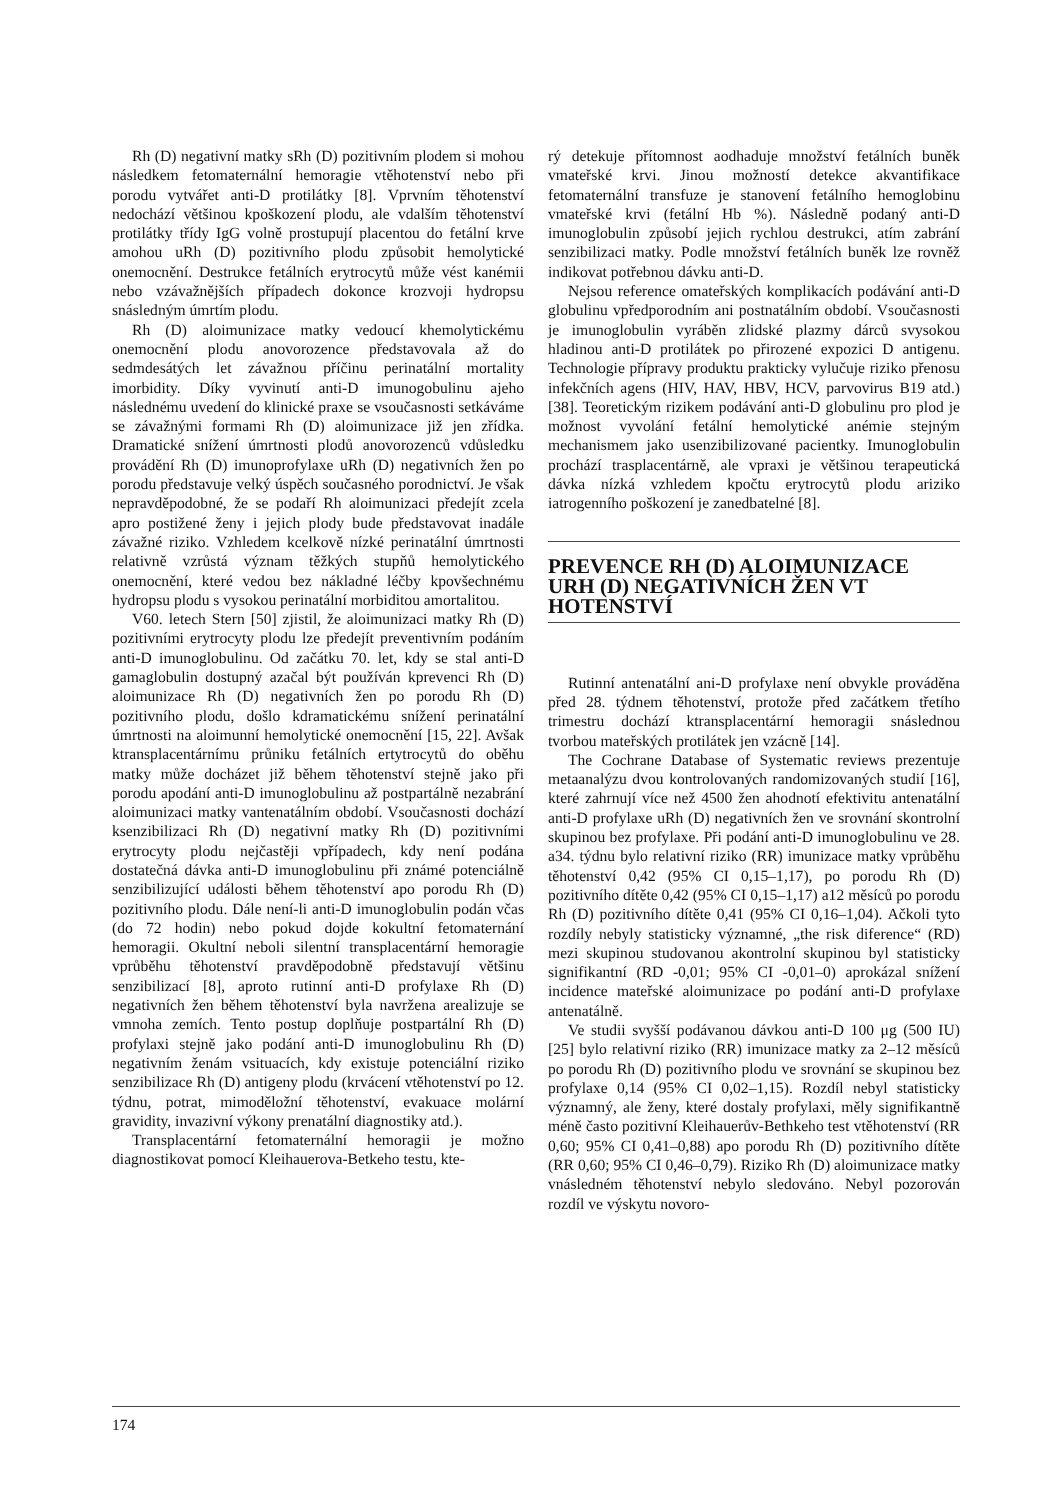Rh (D) negativní matky sRh (D) pozitivním plodem si mohou následkem fetomaternální hemoragie vtěhotenství nebo při porodu vytvářet anti-D protilátky [8]. Vprvním těhotenství nedochází většinou kpoškození plodu, ale vdalším těhotenství protilátky třídy IgG volně prostupují placentou do fetální krve amohou uRh (D) pozitivního plodu způsobit hemolytické onemocnění. Destrukce fetálních erytrocytů může vést kanémii nebo vzávažnějších případech dokonce krozvoji hydropsu snásledným úmrtím plodu.
Rh (D) aloimunizace matky vedoucí khemolytickému onemocnění plodu anovorozence představovala až do sedmdesátých let závažnou příčinu perinatální mortality imorbidity. Díky vyvinutí anti-D imunogobulinu ajeho následnému uvedení do klinické praxe se vsoučasnosti setkáváme se závažnými formami Rh (D) aloimunizace již jen zřídka. Dramatické snížení úmrtnosti plodů anovorozenců vdůsledku provádění Rh (D) imunoprofylaxe uRh (D) negativních žen po porodu představuje velký úspěch současného porodnictví. Je však nepravděpodobné, že se podaří Rh aloimunizaci předejít zcela apro postižené ženy i jejich plody bude představovat inadále závažné riziko. Vzhledem kcelkově nízké perinatální úmrtnosti relativně vzrůstá význam těžkých stupňů hemolytického onemocnění, které vedou bez nákladné léčby kpovšechnému hydropsu plodu s vysokou perinatální morbiditou amortalitou.
V60. letech Stern [50] zjistil, že aloimunizaci matky Rh (D) pozitivními erytrocyty plodu lze předejít preventivním podáním anti-D imunoglobulinu. Od začátku 70. let, kdy se stal anti-D gamaglobulin dostupný azačal být používán kprevenci Rh (D) aloimunizace Rh (D) negativních žen po porodu Rh (D) pozitivního plodu, došlo kdramatickému snížení perinatální úmrtnosti na aloimunní hemolytické onemocnění [15, 22]. Avšak ktransplacentárnímu průniku fetálních ertytrocytů do oběhu matky může docházet již během těhotenství stejně jako při porodu apodání anti-D imunoglobulinu až postpartálně nezabrání aloimunizaci matky vantenatálním období. Vsoučasnosti dochází ksenzibilizaci Rh (D) negativní matky Rh (D) pozitivními erytrocyty plodu nejčastěji vpřípadech, kdy není podána dostatečná dávka anti-D imunoglobulinu při známé potenciálně senzibilizující události během těhotenství apo porodu Rh (D) pozitivního plodu. Dále není-li anti-D imunoglobulin podán včas (do 72 hodin) nebo pokud dojde kokultní fetomaternání hemoragii. Okultní neboli silentní transplacentární hemoragie vprůběhu těhotenství pravděpodobně představují většinu senzibilizací [8], aproto rutinní anti-D profylaxe Rh (D) negativních žen během těhotenství byla navržena arealizuje se vmnoha zemích. Tento postup doplňuje postpartální Rh (D) profylaxi stejně jako podání anti-D imunoglobulinu Rh (D) negativním ženám vsituacích, kdy existuje potenciální riziko senzibilizace Rh (D) antigeny plodu (krvácení vtěhotenství po 12. týdnu, potrat, mimoděložní těhotenství, evakuace molární gravidity, invazivní výkony prenatální diagnostiky atd.).
Transplacentární fetomaternální hemoragii je možno diagnostikovat pomocí Kleihauerova-Betkeho testu, kte-
rý detekuje přítomnost aodhaduje množství fetálních buněk vmateřské krvi. Jinou možností detekce akvantifikace fetomaternální transfuze je stanovení fetálního hemoglobinu vmateřské krvi (fetální Hb %). Následně podaný anti-D imunoglobulin způsobí jejich rychlou destrukci, atím zabrání senzibilizaci matky. Podle množství fetálních buněk lze rovněž indikovat potřebnou dávku anti-D.
Nejsou reference omateřských komplikacích podávání anti-D globulinu vpředporodním ani postnatálním období. Vsoučasnosti je imunoglobulin vyráběn zlidské plazmy dárců svysokou hladinou anti-D protilátek po přirozené expozici D antigenu. Technologie přípravy produktu prakticky vylučuje riziko přenosu infekčních agens (HIV, HAV, HBV, HCV, parvovirus B19 atd.) [38]. Teoretickým rizikem podávání anti-D globulinu pro plod je možnost vyvolání fetální hemolytické anémie stejným mechanismem jako usenzibilizované pacientky. Imunoglobulin prochází trasplacentárně, ale vpraxi je většinou terapeutická dávka nízká vzhledem kpočtu erytrocytů plodu ariziko iatrogenního poškození je zanedbatelné [8].
PREVENCE RH (D) ALOIMUNIZACE URH (D) NEGATIVNÍCH ŽEN VT HOTENSTVÍ
Rutinní antenatální ani-D profylaxe není obvykle prováděna před 28. týdnem těhotenství, protože před začátkem třetího trimestru dochází ktransplacentární hemoragii snáslednou tvorbou mateřských protilátek jen vzácně [14].
The Cochrane Database of Systematic reviews prezentuje metaanalýzu dvou kontrolovaných randomizovaných studií [16], které zahrnují více než 4500 žen ahodnotí efektivitu antenatální anti-D profylaxe uRh (D) negativních žen ve srovnání skontrolní skupinou bez profylaxe. Při podání anti-D imunoglobulinu ve 28. a34. týdnu bylo relativní riziko (RR) imunizace matky vprůběhu těhotenství 0,42 (95% CI 0,15–1,17), po porodu Rh (D) pozitivního dítěte 0,42 (95% CI 0,15–1,17) a12 měsíců po porodu Rh (D) pozitivního dítěte 0,41 (95% CI 0,16–1,04). Ačkoli tyto rozdíly nebyly statisticky významné, „the risk diference“ (RD) mezi skupinou studovanou akontrolní skupinou byl statisticky signifikantní (RD -0,01; 95% CI -0,01–0) aprokázal snížení incidence mateřské aloimunizace po podání anti-D profylaxe antenatálně.
Ve studii svyšší podávanou dávkou anti-D 100 μg (500 IU) [25] bylo relativní riziko (RR) imunizace matky za 2–12 měsíců po porodu Rh (D) pozitivního plodu ve srovnání se skupinou bez profylaxe 0,14 (95% CI 0,02–1,15). Rozdíl nebyl statisticky významný, ale ženy, které dostaly profylaxi, měly signifikantně méně často pozitivní Kleihauerův-Bethkeho test vtěhotenství (RR 0,60; 95% CI 0,41–0,88) apo porodu Rh (D) pozitivního dítěte (RR 0,60; 95% CI 0,46–0,79). Riziko Rh (D) aloimunizace matky vnásledném těhotenství nebylo sledováno. Nebyl pozorován rozdíl ve výskytu novoro-
174